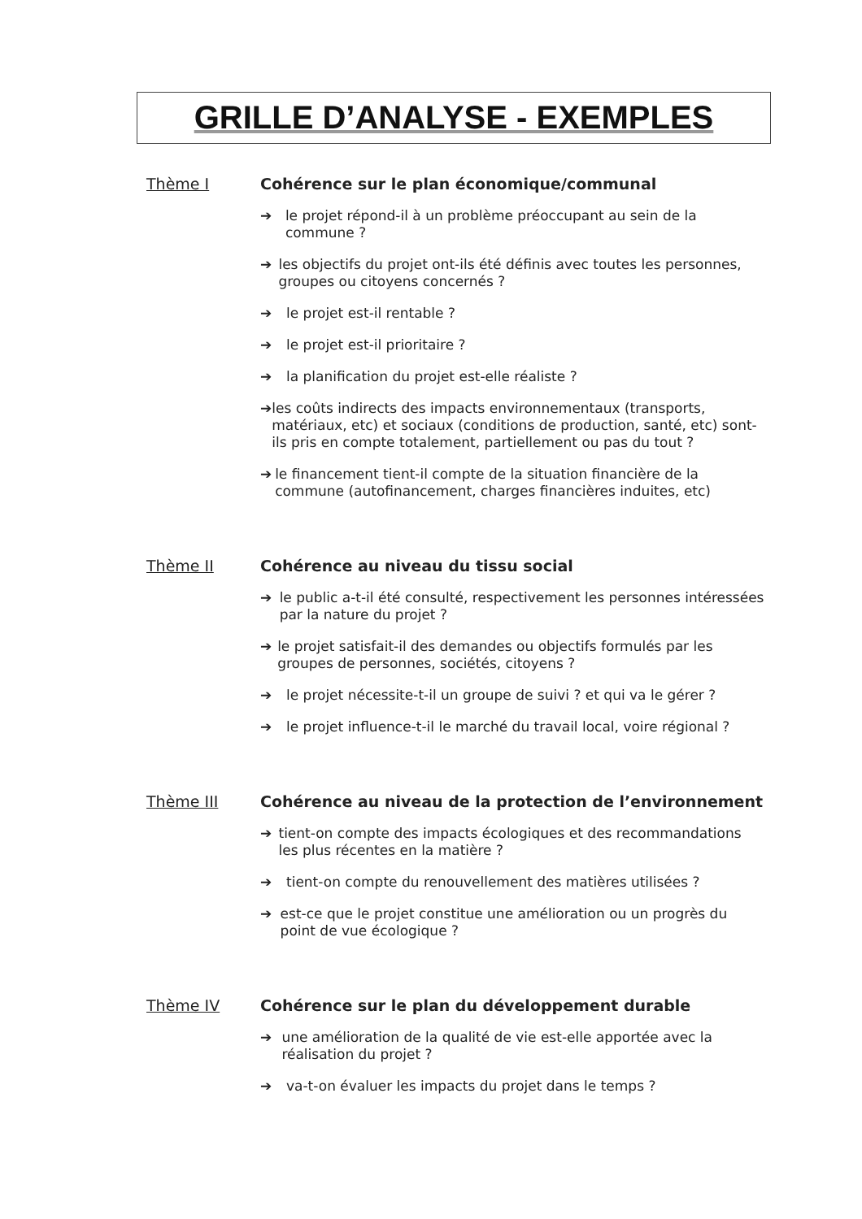GRILLE D’ANALYSE - EXEMPLES
Thème I Cohérence sur le plan économique/communal
➔ le projet répond-il à un problème préoccupant au sein de la commune ?
➔ les objectifs du projet ont-ils été définis avec toutes les personnes, groupes ou citoyens concernés ?
➔ le projet est-il rentable ?
➔ le projet est-il prioritaire ?
➔ la planification du projet est-elle réaliste ?
➔ les coûts indirects des impacts environnementaux (transports, matériaux, etc) et sociaux (conditions de production, santé, etc) sont-ils pris en compte totalement, partiellement ou pas du tout ?
➔ le financement tient-il compte de la situation financière de la commune (autofinancement, charges financières induites, etc)
Thème II Cohérence au niveau du tissu social
➔ le public a-t-il été consulté, respectivement les personnes intéressées par la nature du projet ?
➔ le projet satisfait-il des demandes ou objectifs formulés par les groupes de personnes, sociétés, citoyens ?
➔ le projet nécessite-t-il un groupe de suivi ? et qui va le gérer ?
➔ le projet influence-t-il le marché du travail local, voire régional ?
Thème III Cohérence au niveau de la protection de l’environnement
➔ tient-on compte des impacts écologiques et des recommandations les plus récentes en la matière ?
➔ tient-on compte du renouvellement des matières utilisées ?
➔ est-ce que le projet constitue une amélioration ou un progrès du point de vue écologique ?
Thème IV Cohérence sur le plan du développement durable
➔ une amélioration de la qualité de vie est-elle apportée avec la réalisation du projet ?
➔ va-t-on évaluer les impacts du projet dans le temps ?